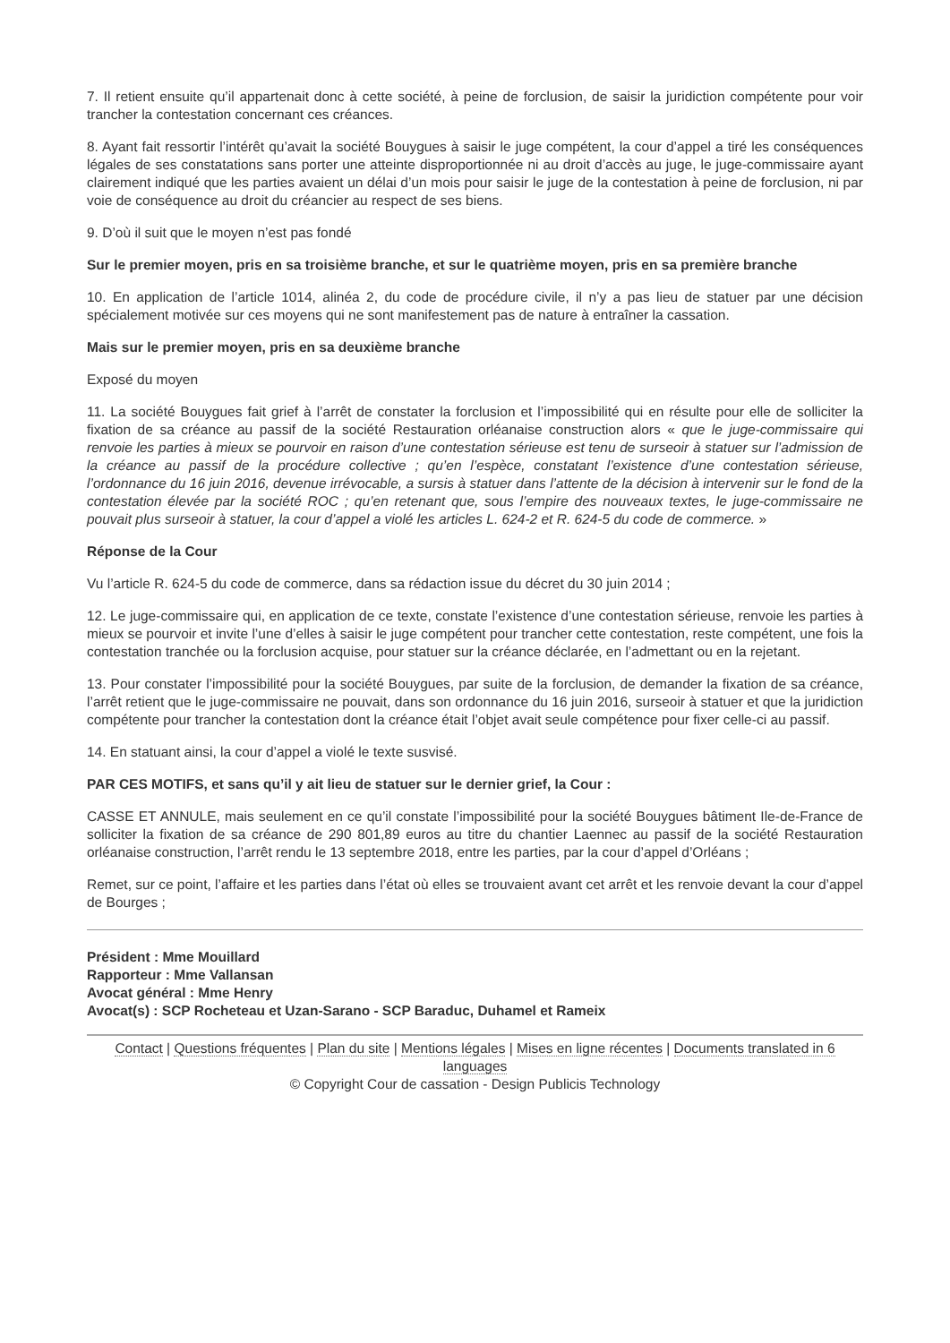7. Il retient ensuite qu’il appartenait donc à cette société, à peine de forclusion, de saisir la juridiction compétente pour voir trancher la contestation concernant ces créances.
8. Ayant fait ressortir l’intérêt qu’avait la société Bouygues à saisir le juge compétent, la cour d’appel a tiré les conséquences légales de ses constatations sans porter une atteinte disproportionnée ni au droit d’accès au juge, le juge-commissaire ayant clairement indiqué que les parties avaient un délai d’un mois pour saisir le juge de la contestation à peine de forclusion, ni par voie de conséquence au droit du créancier au respect de ses biens.
9. D’où il suit que le moyen n’est pas fondé
Sur le premier moyen, pris en sa troisième branche, et sur le quatrième moyen, pris en sa première branche
10. En application de l’article 1014, alinéa 2, du code de procédure civile, il n’y a pas lieu de statuer par une décision spécialement motivée sur ces moyens qui ne sont manifestement pas de nature à entraîner la cassation.
Mais sur le premier moyen, pris en sa deuxième branche
Exposé du moyen
11. La société Bouygues fait grief à l’arrêt de constater la forclusion et l’impossibilité qui en résulte pour elle de solliciter la fixation de sa créance au passif de la société Restauration orléanaise construction alors « que le juge-commissaire qui renvoie les parties à mieux se pourvoir en raison d’une contestation sérieuse est tenu de surseoir à statuer sur l’admission de la créance au passif de la procédure collective ; qu’en l’espèce, constatant l’existence d’une contestation sérieuse, l’ordonnance du 16 juin 2016, devenue irrévocable, a sursis à statuer dans l’attente de la décision à intervenir sur le fond de la contestation élevée par la société ROC ; qu’en retenant que, sous l’empire des nouveaux textes, le juge-commissaire ne pouvait plus surseoir à statuer, la cour d’appel a violé les articles L. 624-2 et R. 624-5 du code de commerce. »
Réponse de la Cour
Vu l’article R. 624-5 du code de commerce, dans sa rédaction issue du décret du 30 juin 2014 ;
12. Le juge-commissaire qui, en application de ce texte, constate l’existence d’une contestation sérieuse, renvoie les parties à mieux se pourvoir et invite l’une d’elles à saisir le juge compétent pour trancher cette contestation, reste compétent, une fois la contestation tranchée ou la forclusion acquise, pour statuer sur la créance déclarée, en l’admettant ou en la rejetant.
13. Pour constater l’impossibilité pour la société Bouygues, par suite de la forclusion, de demander la fixation de sa créance, l’arrêt retient que le juge-commissaire ne pouvait, dans son ordonnance du 16 juin 2016, surseoir à statuer et que la juridiction compétente pour trancher la contestation dont la créance était l’objet avait seule compétence pour fixer celle-ci au passif.
14. En statuant ainsi, la cour d’appel a violé le texte susvisé.
PAR CES MOTIFS, et sans qu’il y ait lieu de statuer sur le dernier grief, la Cour :
CASSE ET ANNULE, mais seulement en ce qu’il constate l’impossibilité pour la société Bouygues bâtiment Ile-de-France de solliciter la fixation de sa créance de 290 801,89 euros au titre du chantier Laennec au passif de la société Restauration orléanaise construction, l’arrêt rendu le 13 septembre 2018, entre les parties, par la cour d’appel d’Orléans ;
Remet, sur ce point, l’affaire et les parties dans l’état où elles se trouvaient avant cet arrêt et les renvoie devant la cour d’appel de Bourges ;
Président : Mme Mouillard
Rapporteur : Mme Vallansan
Avocat général : Mme Henry
Avocat(s) : SCP Rocheteau et Uzan-Sarano - SCP Baraduc, Duhamel et Rameix
Contact | Questions fréquentes | Plan du site | Mentions légales | Mises en ligne récentes | Documents translated in 6 languages
© Copyright Cour de cassation - Design Publicis Technology